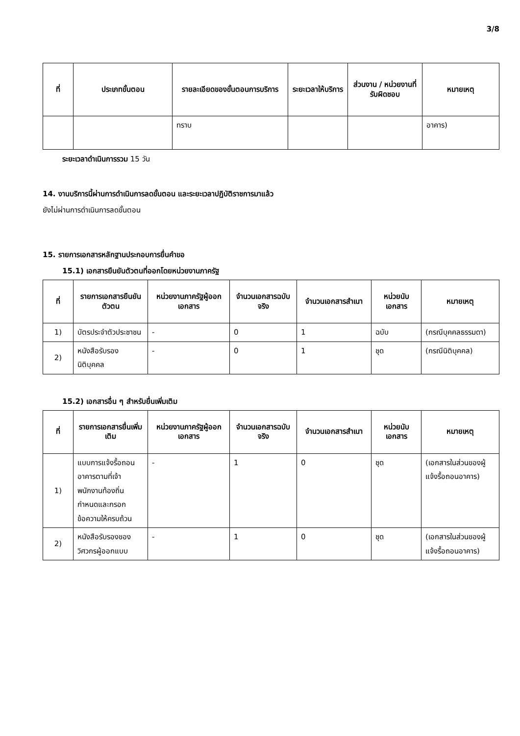3/8
| ที่ | ประเภทขั้นตอน | รายละเอียดของขั้นตอนการบริการ | ระยะเวลาให้บริการ | ส่วนงาน / หน่วยงานที่รับผิดชอบ | หมายเหตุ |
| --- | --- | --- | --- | --- | --- |
| | | ทราบ | | | อาคาร) |
ระยะเวลาดำเนินการรวม 15 วัน
14. งานบริการนี้ผ่านการดำเนินการลดขั้นตอน และระยะเวลาปฏิบัติราชการมาแล้ว
ยังไม่ผ่านการดำเนินการลดขั้นตอน
15. รายการเอกสารหลักฐานประกอบการยื่นคำขอ
15.1) เอกสารยืนยันตัวตนที่ออกโดยหน่วยงานภาครัฐ
| ที่ | รายการเอกสารยืนยันตัวตน | หน่วยงานภาครัฐผู้ออกเอกสาร | จำนวนเอกสารฉบับจริง | จำนวนเอกสารสำเนา | หน่วยนับเอกสาร | หมายเหตุ |
| --- | --- | --- | --- | --- | --- | --- |
| 1) | บัตรประจำตัวประชาชน | - | 0 | 1 | ฉบับ | (กรณีบุคคลธรรมดา) |
| 2) | หนังสือรับรองนิติบุคคล | - | 0 | 1 | ชุด | (กรณีนิติบุคคล) |
15.2) เอกสารอื่น ๆ สำหรับยื่นเพิ่มเติม
| ที่ | รายการเอกสารยื่นเพิ่มเติม | หน่วยงานภาครัฐผู้ออกเอกสาร | จำนวนเอกสารฉบับจริง | จำนวนเอกสารสำเนา | หน่วยนับเอกสาร | หมายเหตุ |
| --- | --- | --- | --- | --- | --- | --- |
| 1) | แบบการแจ้งรื้อถอนอาคารตามที่เจ้าพนักงานท้องถิ่นกำหนดและกรอกข้อความให้ครบถ้วน | - | 1 | 0 | ชุด | (เอกสารในส่วนของผู้แจ้งรื้อถอนอาคาร) |
| 2) | หนังสือรับรองของวิศวกรผู้ออกแบบ | - | 1 | 0 | ชุด | (เอกสารในส่วนของผู้แจ้งรื้อถอนอาคาร) |